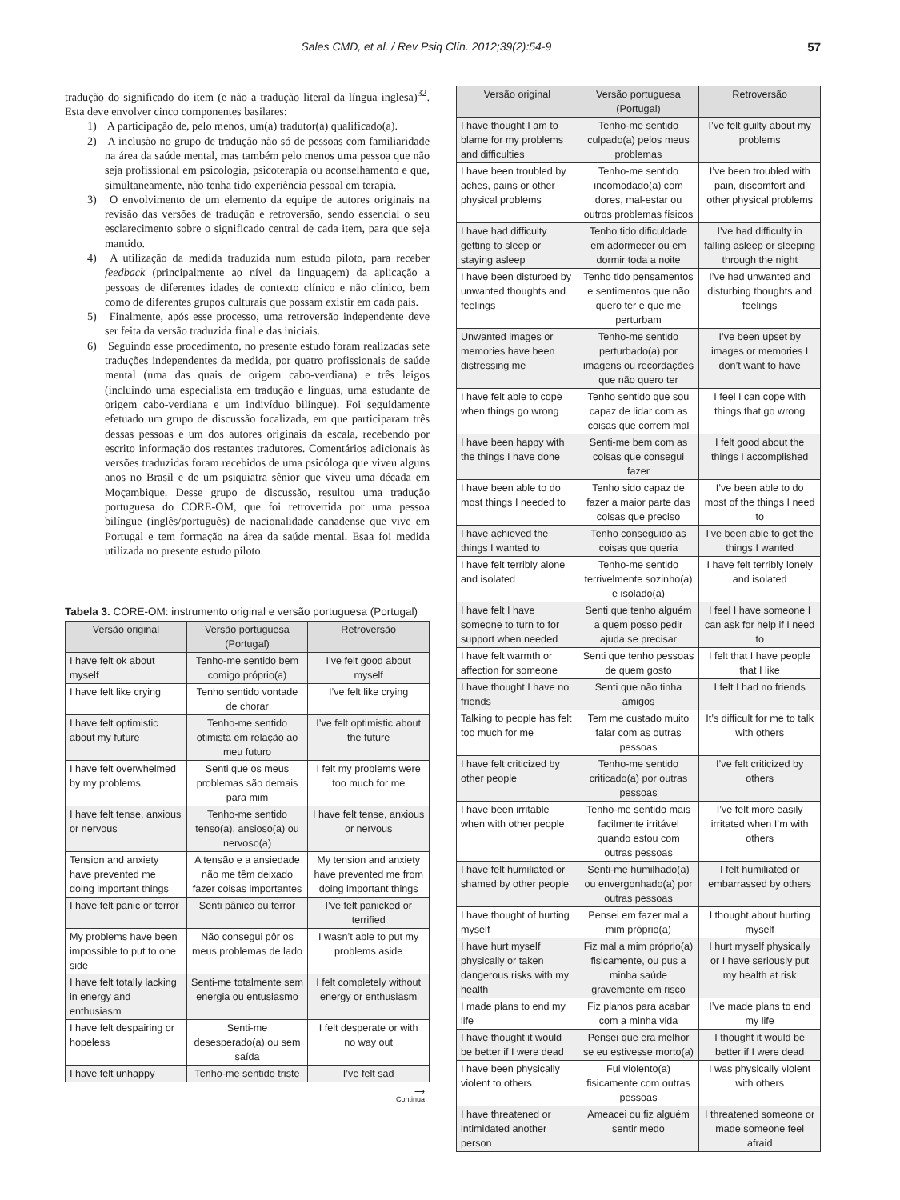Sales CMD, et al. / Rev Psiq Clín. 2012;39(2):54-9 57
tradução do significado do item (e não a tradução literal da língua inglesa)<sup>32</sup>. Esta deve envolver cinco componentes basilares:
1) A participação de, pelo menos, um(a) tradutor(a) qualificado(a).
2) A inclusão no grupo de tradução não só de pessoas com familiaridade na área da saúde mental, mas também pelo menos uma pessoa que não seja profissional em psicologia, psicoterapia ou aconselhamento e que, simultaneamente, não tenha tido experiência pessoal em terapia.
3) O envolvimento de um elemento da equipe de autores originais na revisão das versões de tradução e retroversão, sendo essencial o seu esclarecimento sobre o significado central de cada item, para que seja mantido.
4) A utilização da medida traduzida num estudo piloto, para receber feedback (principalmente ao nível da linguagem) da aplicação a pessoas de diferentes idades de contexto clínico e não clínico, bem como de diferentes grupos culturais que possam existir em cada país.
5) Finalmente, após esse processo, uma retroversão independente deve ser feita da versão traduzida final e das iniciais.
6) Seguindo esse procedimento, no presente estudo foram realizadas sete traduções independentes da medida, por quatro profissionais de saúde mental (uma das quais de origem cabo-verdiana) e três leigos (incluindo uma especialista em tradução e línguas, uma estudante de origem cabo-verdiana e um indivíduo bilíngue). Foi seguidamente efetuado um grupo de discussão focalizada, em que participaram três dessas pessoas e um dos autores originais da escala, recebendo por escrito informação dos restantes tradutores. Comentários adicionais às versões traduzidas foram recebidos de uma psicóloga que viveu alguns anos no Brasil e de um psiquiatra sênior que viveu uma década em Moçambique. Desse grupo de discussão, resultou uma tradução portuguesa do CORE-OM, que foi retrovertida por uma pessoa bilíngue (inglês/português) de nacionalidade canadense que vive em Portugal e tem formação na área da saúde mental. Esaa foi medida utilizada no presente estudo piloto.
Tabela 3. CORE-OM: instrumento original e versão portuguesa (Portugal)
| Versão original | Versão portuguesa (Portugal) | Retroversão |
| --- | --- | --- |
| I have felt ok about myself | Tenho-me sentido bem comigo próprio(a) | I’ve felt good about myself |
| I have felt like crying | Tenho sentido vontade de chorar | I’ve felt like crying |
| I have felt optimistic about my future | Tenho-me sentido otimista em relação ao meu futuro | I’ve felt optimistic about the future |
| I have felt overwhelmed by my problems | Senti que os meus problemas são demais para mim | I felt my problems were too much for me |
| I have felt tense, anxious or nervous | Tenho-me sentido tenso(a), ansioso(a) ou nervoso(a) | I have felt tense, anxious or nervous |
| Tension and anxiety have prevented me doing important things | A tensão e a ansiedade não me têm deixado fazer coisas importantes | My tension and anxiety have prevented me from doing important things |
| I have felt panic or terror | Senti pânico ou terror | I’ve felt panicked or terrified |
| My problems have been impossible to put to one side | Não consegui pôr os meus problemas de lado | I wasn’t able to put my problems aside |
| I have felt totally lacking in energy and enthusiasm | Senti-me totalmente sem energia ou entusiasmo | I felt completely without energy or enthusiasm |
| I have felt despairing or hopeless | Senti-me desesperado(a) ou sem saída | I felt desperate or with no way out |
| I have felt unhappy | Tenho-me sentido triste | I’ve felt sad |
⟶
Continua
| Versão original | Versão portuguesa (Portugal) | Retroversão |
| --- | --- | --- |
| I have thought I am to blame for my problems and difficulties | Tenho-me sentido culpado(a) pelos meus problemas | I’ve felt guilty about my problems |
| I have been troubled by aches, pains or other physical problems | Tenho-me sentido incomodado(a) com dores, mal-estar ou outros problemas físicos | I’ve been troubled with pain, discomfort and other physical problems |
| I have had difficulty getting to sleep or staying asleep | Tenho tido dificuldade em adormecer ou em dormir toda a noite | I’ve had difficulty in falling asleep or sleeping through the night |
| I have been disturbed by unwanted thoughts and feelings | Tenho tido pensamentos e sentimentos que não quero ter e que me perturbam | I’ve had unwanted and disturbing thoughts and feelings |
| Unwanted images or memories have been distressing me | Tenho-me sentido perturbado(a) por imagens ou recordações que não quero ter | I’ve been upset by images or memories I don’t want to have |
| I have felt able to cope when things go wrong | Tenho sentido que sou capaz de lidar com as coisas que correm mal | I feel I can cope with things that go wrong |
| I have been happy with the things I have done | Senti-me bem com as coisas que consegui fazer | I felt good about the things I accomplished |
| I have been able to do most things I needed to | Tenho sido capaz de fazer a maior parte das coisas que preciso | I’ve been able to do most of the things I need to |
| I have achieved the things I wanted to | Tenho conseguido as coisas que queria | I’ve been able to get the things I wanted |
| I have felt terribly alone and isolated | Tenho-me sentido terrivelmente sozinho(a) e isolado(a) | I have felt terribly lonely and isolated |
| I have felt I have someone to turn to for support when needed | Senti que tenho alguém a quem posso pedir ajuda se precisar | I feel I have someone I can ask for help if I need to |
| I have felt warmth or affection for someone | Senti que tenho pessoas de quem gosto | I felt that I have people that I like |
| I have thought I have no friends | Senti que não tinha amigos | I felt I had no friends |
| Talking to people has felt too much for me | Tem me custado muito falar com as outras pessoas | It’s difficult for me to talk with others |
| I have felt criticized by other people | Tenho-me sentido criticado(a) por outras pessoas | I’ve felt criticized by others |
| I have been irritable when with other people | Tenho-me sentido mais facilmente irritável quando estou com outras pessoas | I’ve felt more easily irritated when I’m with others |
| I have felt humiliated or shamed by other people | Senti-me humilhado(a) ou envergonhado(a) por outras pessoas | I felt humiliated or embarrassed by others |
| I have thought of hurting myself | Pensei em fazer mal a mim próprio(a) | I thought about hurting myself |
| I have hurt myself physically or taken dangerous risks with my health | Fiz mal a mim próprio(a) fisicamente, ou pus a minha saúde gravemente em risco | I hurt myself physically or I have seriously put my health at risk |
| I made plans to end my life | Fiz planos para acabar com a minha vida | I’ve made plans to end my life |
| I have thought it would be better if I were dead | Pensei que era melhor se eu estivesse morto(a) | I thought it would be better if I were dead |
| I have been physically violent to others | Fui violento(a) fisicamente com outras pessoas | I was physically violent with others |
| I have threatened or intimidated another person | Ameacei ou fiz alguém sentir medo | I threatened someone or made someone feel afraid |